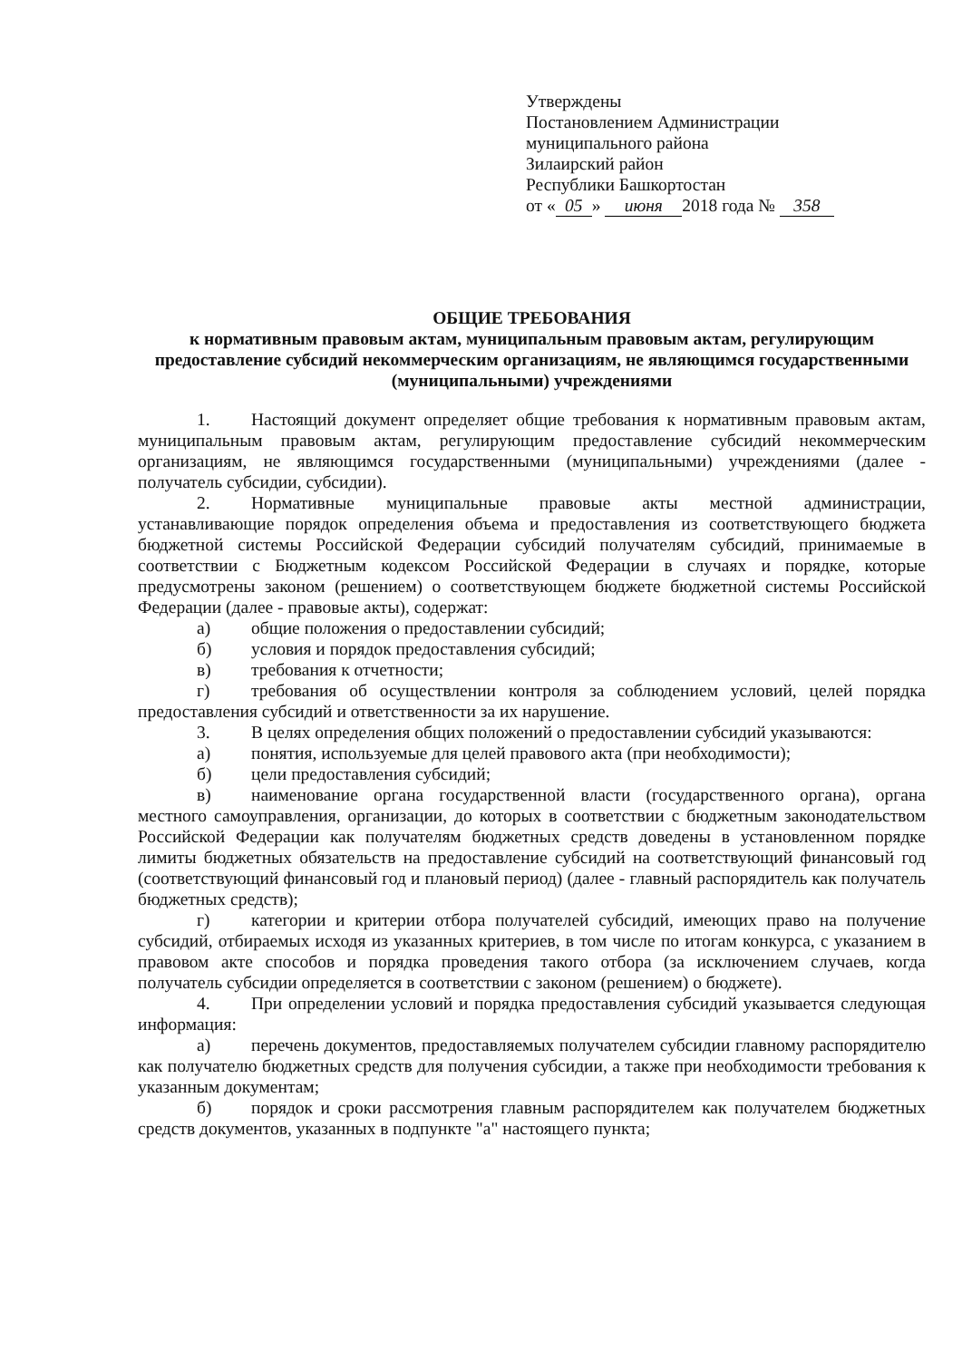Утверждены
Постановлением Администрации
муниципального района
Зилаирский район
Республики Башкортостан
от « 05 » июня 2018 года № 358
ОБЩИЕ ТРЕБОВАНИЯ
к нормативным правовым актам, муниципальным правовым актам, регулирующим предоставление субсидий некоммерческим организациям, не являющимся государственными (муниципальными) учреждениями
1. Настоящий документ определяет общие требования к нормативным правовым актам, муниципальным правовым актам, регулирующим предоставление субсидий некоммерческим организациям, не являющимся государственными (муниципальными) учреждениями (далее - получатель субсидии, субсидии).
2. Нормативные муниципальные правовые акты местной администрации, устанавливающие порядок определения объема и предоставления из соответствующего бюджета бюджетной системы Российской Федерации субсидий получателям субсидий, принимаемые в соответствии с Бюджетным кодексом Российской Федерации в случаях и порядке, которые предусмотрены законом (решением) о соответствующем бюджете бюджетной системы Российской Федерации (далее - правовые акты), содержат:
а) общие положения о предоставлении субсидий;
б) условия и порядок предоставления субсидий;
в) требования к отчетности;
г) требования об осуществлении контроля за соблюдением условий, целей порядка предоставления субсидий и ответственности за их нарушение.
3. В целях определения общих положений о предоставлении субсидий указываются:
а) понятия, используемые для целей правового акта (при необходимости);
б) цели предоставления субсидий;
в) наименование органа государственной власти (государственного органа), органа местного самоуправления, организации, до которых в соответствии с бюджетным законодательством Российской Федерации как получателям бюджетных средств доведены в установленном порядке лимиты бюджетных обязательств на предоставление субсидий на соответствующий финансовый год (соответствующий финансовый год и плановый период) (далее - главный распорядитель как получатель бюджетных средств);
г) категории и критерии отбора получателей субсидий, имеющих право на получение субсидий, отбираемых исходя из указанных критериев, в том числе по итогам конкурса, с указанием в правовом акте способов и порядка проведения такого отбора (за исключением случаев, когда получатель субсидии определяется в соответствии с законом (решением) о бюджете).
4. При определении условий и порядка предоставления субсидий указывается следующая информация:
а) перечень документов, предоставляемых получателем субсидии главному распорядителю как получателю бюджетных средств для получения субсидии, а также при необходимости требования к указанным документам;
б) порядок и сроки рассмотрения главным распорядителем как получателем бюджетных средств документов, указанных в подпункте "а" настоящего пункта;